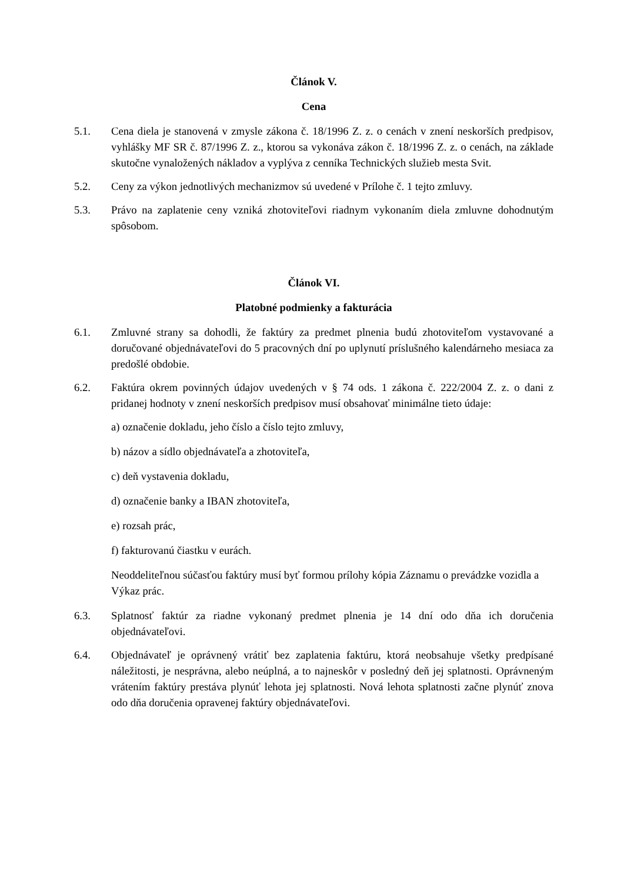Článok V.
Cena
5.1. Cena diela je stanovená v zmysle zákona č. 18/1996 Z. z. o cenách v znení neskorších predpisov, vyhlášky MF SR č. 87/1996 Z. z., ktorou sa vykonáva zákon č. 18/1996 Z. z. o cenách, na základe skutočne vynaložených nákladov a vyplýva z cenníka Technických služieb mesta Svit.
5.2. Ceny za výkon jednotlivých mechanizmov sú uvedené v Prílohe č. 1 tejto zmluvy.
5.3. Právo na zaplatenie ceny vzniká zhotoviteľovi riadnym vykonaním diela zmluvne dohodnutým spôsobom.
Článok VI.
Platobné podmienky a fakturácia
6.1. Zmluvné strany sa dohodli, že faktúry za predmet plnenia budú zhotoviteľom vystavované a doručované objednávateľovi do 5 pracovných dní po uplynutí príslušného kalendárneho mesiaca za predošlé obdobie.
6.2. Faktúra okrem povinných údajov uvedených v § 74 ods. 1 zákona č. 222/2004 Z. z. o dani z pridanej hodnoty v znení neskorších predpisov musí obsahovať minimálne tieto údaje:
a) označenie dokladu, jeho číslo a číslo tejto zmluvy,
b) názov a sídlo objednávateľa a zhotoviteľa,
c) deň vystavenia dokladu,
d) označenie banky a IBAN zhotoviteľa,
e) rozsah prác,
f) fakturovanú čiastku v eurách.
Neoddeliteľnou súčasťou faktúry musí byť formou prílohy kópia Záznamu o prevádzke vozidla a Výkaz prác.
6.3. Splatnosť faktúr za riadne vykonaný predmet plnenia je 14 dní odo dňa ich doručenia objednávateľovi.
6.4. Objednávateľ je oprávnený vrátiť bez zaplatenia faktúru, ktorá neobsahuje všetky predpísané náležitosti, je nesprávna, alebo neúplná, a to najneskôr v posledný deň jej splatnosti. Oprávneným vrátením faktúry prestáva plynúť lehota jej splatnosti. Nová lehota splatnosti začne plynúť znova odo dňa doručenia opravenej faktúry objednávateľovi.